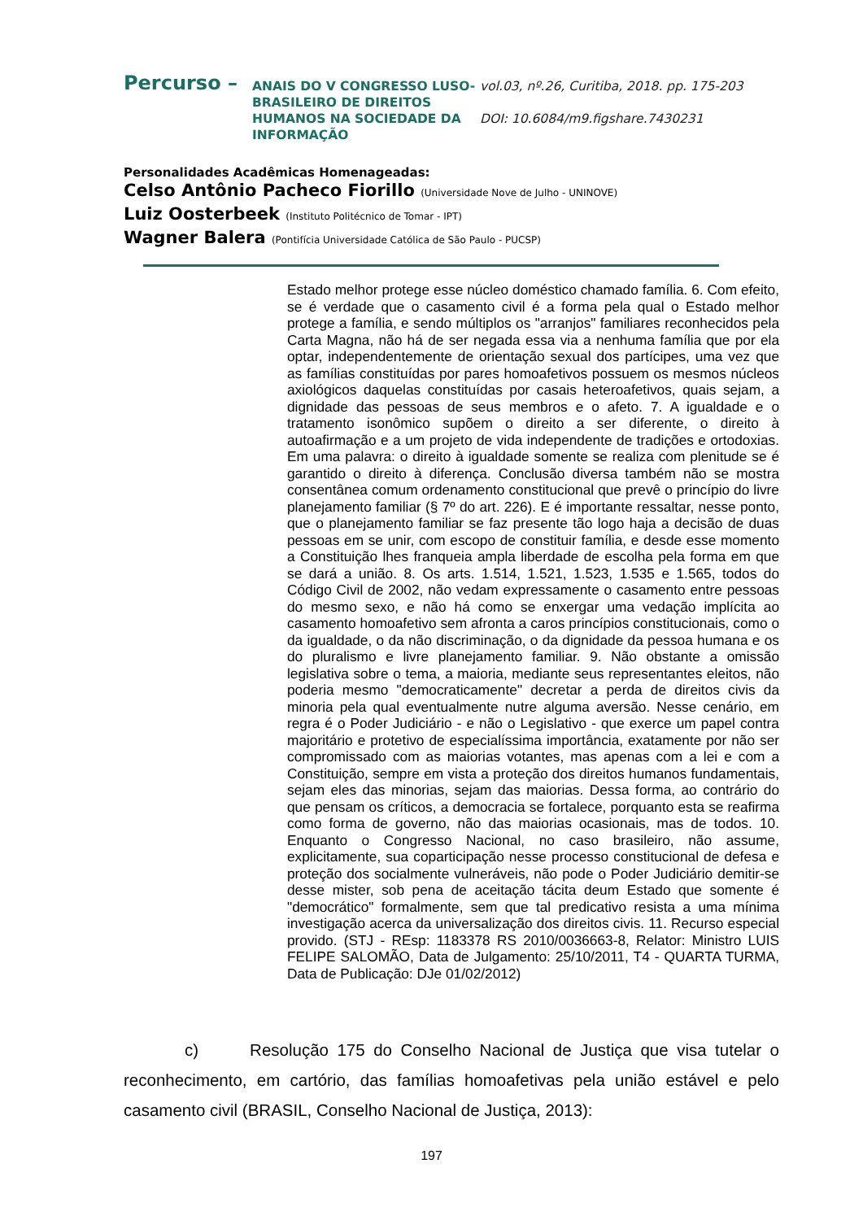Percurso –
ANAIS DO V CONGRESSO LUSO-BRASILEIRO DE DIREITOS HUMANOS NA SOCIEDADE DA INFORMAÇÃO
vol.03, nº.26, Curitiba, 2018. pp. 175-203
DOI: 10.6084/m9.figshare.7430231
Personalidades Acadêmicas Homenageadas:
Celso Antônio Pacheco Fiorillo (Universidade Nove de Julho - UNINOVE)
Luiz Oosterbeek (Instituto Politécnico de Tomar - IPT)
Wagner Balera (Pontifícia Universidade Católica de São Paulo - PUCSP)
Estado melhor protege esse núcleo doméstico chamado família. 6. Com efeito, se é verdade que o casamento civil é a forma pela qual o Estado melhor protege a família, e sendo múltiplos os "arranjos" familiares reconhecidos pela Carta Magna, não há de ser negada essa via a nenhuma família que por ela optar, independentemente de orientação sexual dos partícipes, uma vez que as famílias constituídas por pares homoafetivos possuem os mesmos núcleos axiológicos daquelas constituídas por casais heteroafetivos, quais sejam, a dignidade das pessoas de seus membros e o afeto. 7. A igualdade e o tratamento isonômico supõem o direito a ser diferente, o direito à autoafirmação e a um projeto de vida independente de tradições e ortodoxias. Em uma palavra: o direito à igualdade somente se realiza com plenitude se é garantido o direito à diferença. Conclusão diversa também não se mostra consentânea comum ordenamento constitucional que prevê o princípio do livre planejamento familiar (§ 7º do art. 226). E é importante ressaltar, nesse ponto, que o planejamento familiar se faz presente tão logo haja a decisão de duas pessoas em se unir, com escopo de constituir família, e desde esse momento a Constituição lhes franqueia ampla liberdade de escolha pela forma em que se dará a união. 8. Os arts. 1.514, 1.521, 1.523, 1.535 e 1.565, todos do Código Civil de 2002, não vedam expressamente o casamento entre pessoas do mesmo sexo, e não há como se enxergar uma vedação implícita ao casamento homoafetivo sem afronta a caros princípios constitucionais, como o da igualdade, o da não discriminação, o da dignidade da pessoa humana e os do pluralismo e livre planejamento familiar. 9. Não obstante a omissão legislativa sobre o tema, a maioria, mediante seus representantes eleitos, não poderia mesmo "democraticamente" decretar a perda de direitos civis da minoria pela qual eventualmente nutre alguma aversão. Nesse cenário, em regra é o Poder Judiciário - e não o Legislativo - que exerce um papel contra majoritário e protetivo de especialíssima importância, exatamente por não ser compromissado com as maiorias votantes, mas apenas com a lei e com a Constituição, sempre em vista a proteção dos direitos humanos fundamentais, sejam eles das minorias, sejam das maiorias. Dessa forma, ao contrário do que pensam os críticos, a democracia se fortalece, porquanto esta se reafirma como forma de governo, não das maiorias ocasionais, mas de todos. 10. Enquanto o Congresso Nacional, no caso brasileiro, não assume, explicitamente, sua coparticipação nesse processo constitucional de defesa e proteção dos socialmente vulneráveis, não pode o Poder Judiciário demitir-se desse mister, sob pena de aceitação tácita deum Estado que somente é "democrático" formalmente, sem que tal predicativo resista a uma mínima investigação acerca da universalização dos direitos civis. 11. Recurso especial provido. (STJ - REsp: 1183378 RS 2010/0036663-8, Relator: Ministro LUIS FELIPE SALOMÃO, Data de Julgamento: 25/10/2011, T4 - QUARTA TURMA, Data de Publicação: DJe 01/02/2012)
c) Resolução 175 do Conselho Nacional de Justiça que visa tutelar o reconhecimento, em cartório, das famílias homoafetivas pela união estável e pelo casamento civil (BRASIL, Conselho Nacional de Justiça, 2013):
197